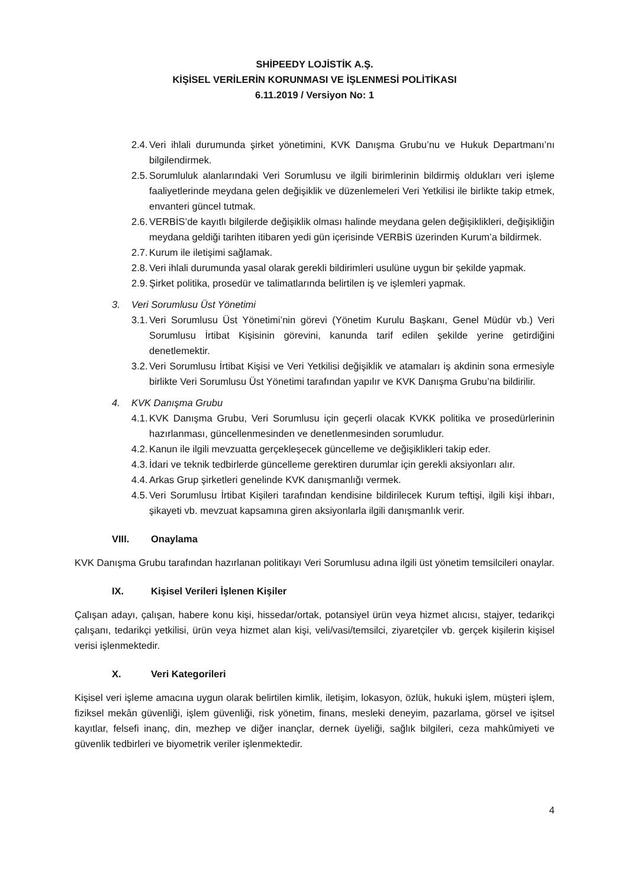SHİPEEDY LOJİSTİK A.Ş.
KİŞİSEL VERİLERİN KORUNMASI VE İŞLENMESİ POLİTİKASI
6.11.2019 / Versiyon No: 1
2.4. Veri ihlali durumunda şirket yönetimini, KVK Danışma Grubu’nu ve Hukuk Departmanı’nı bilgilendirmek.
2.5. Sorumluluk alanlarındaki Veri Sorumlusu ve ilgili birimlerinin bildirmiş oldukları veri işleme faaliyetlerinde meydana gelen değişiklik ve düzenlemeleri Veri Yetkilisi ile birlikte takip etmek, envanteri güncel tutmak.
2.6. VERBİS’de kayıtlı bilgilerde değişiklik olması halinde meydana gelen değişiklikleri, değişikliğin meydana geldiği tarihten itibaren yedi gün içerisinde VERBİS üzerinden Kurum’a bildirmek.
2.7. Kurum ile iletişimi sağlamak.
2.8. Veri ihlali durumunda yasal olarak gerekli bildirimleri usulüne uygun bir şekilde yapmak.
2.9. Şirket politika, prosedür ve talimatlarında belirtilen iş ve işlemleri yapmak.
3. Veri Sorumlusu Üst Yönetimi
3.1. Veri Sorumlusu Üst Yönetimi’nin görevi (Yönetim Kurulu Başkanı, Genel Müdür vb.) Veri Sorumlusu İrtibat Kişisinin görevini, kanunda tarif edilen şekilde yerine getirdiğini denetlemektir.
3.2. Veri Sorumlusu İrtibat Kişisi ve Veri Yetkilisi değişiklik ve atamaları iş akdinin sona ermesiyle birlikte Veri Sorumlusu Üst Yönetimi tarafından yapılır ve KVK Danışma Grubu’na bildirilir.
4. KVK Danışma Grubu
4.1. KVK Danışma Grubu, Veri Sorumlusu için geçerli olacak KVKK politika ve prosedürlerinin hazırlanması, güncellenmesinden ve denetlenmesinden sorumludur.
4.2. Kanun ile ilgili mevzuatta gerçekleşecek güncelleme ve değişiklikleri takip eder.
4.3. İdari ve teknik tedbirlerde güncelleme gerektiren durumlar için gerekli aksiyonları alır.
4.4. Arkas Grup şirketleri genelinde KVK danışmanlığı vermek.
4.5. Veri Sorumlusu İrtibat Kişileri tarafından kendisine bildirilecek Kurum teftişi, ilgili kişi ihbarı, şikayeti vb. mevzuat kapsamına giren aksiyonlarla ilgili danışmanlık verir.
VIII. Onaylama
KVK Danışma Grubu tarafından hazırlanan politikayı Veri Sorumlusu adına ilgili üst yönetim temsilcileri onaylar.
IX. Kişisel Verileri İşlenen Kişiler
Çalışan adayı, çalışan, habere konu kişi, hissedar/ortak, potansiyel ürün veya hizmet alıcısı, stajyer, tedarikçi çalışanı, tedarikçi yetkilisi, ürün veya hizmet alan kişi, veli/vasi/temsilci, ziyaretçiler vb. gerçek kişilerin kişisel verisi işlenmektedir.
X. Veri Kategorileri
Kişisel veri işleme amacına uygun olarak belirtilen kimlik, iletişim, lokasyon, özlük, hukuki işlem, müşteri işlem, fiziksel mekân güvenliği, işlem güvenliği, risk yönetim, finans, mesleki deneyim, pazarlama, görsel ve işitsel kayıtlar, felsefi inanç, din, mezhep ve diğer inançlar, dernek üyeliği, sağlık bilgileri, ceza mahkûmiyeti ve güvenlik tedbirleri ve biyometrik veriler işlenmektedir.
4